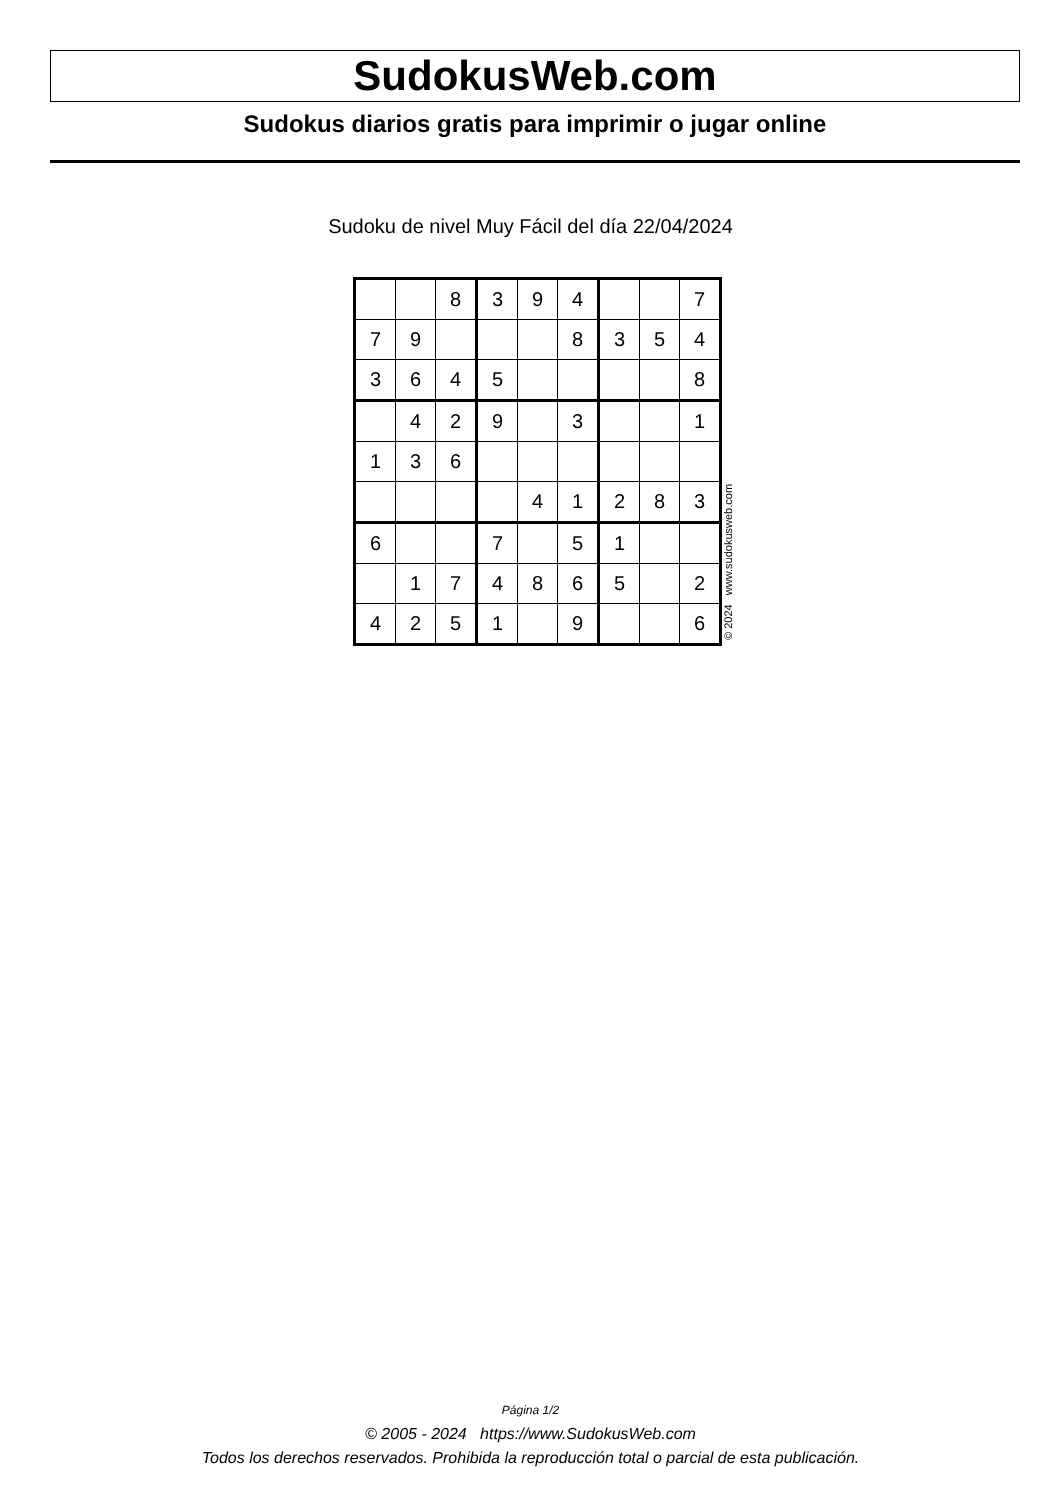SudokusWeb.com
Sudokus diarios gratis para imprimir o jugar online
Sudoku de nivel Muy Fácil del día 22/04/2024
| | | 8 | 3 | 9 | 4 | | | 7 |
| 7 | 9 | | | | 8 | 3 | 5 | 4 |
| 3 | 6 | 4 | 5 | | | | | 8 |
| | 4 | 2 | 9 | | 3 | | | 1 |
| 1 | 3 | 6 | | | | | | |
| | | | | 4 | 1 | 2 | 8 | 3 |
| 6 | | | 7 | | 5 | 1 | | |
| | 1 | 7 | 4 | 8 | 6 | 5 | | 2 |
| 4 | 2 | 5 | 1 | | 9 | | | 6 |
© 2024 www.sudokusweb.com
Página 1/2
© 2005 - 2024 https://www.SudokusWeb.com
Todos los derechos reservados. Prohibida la reproducción total o parcial de esta publicación.